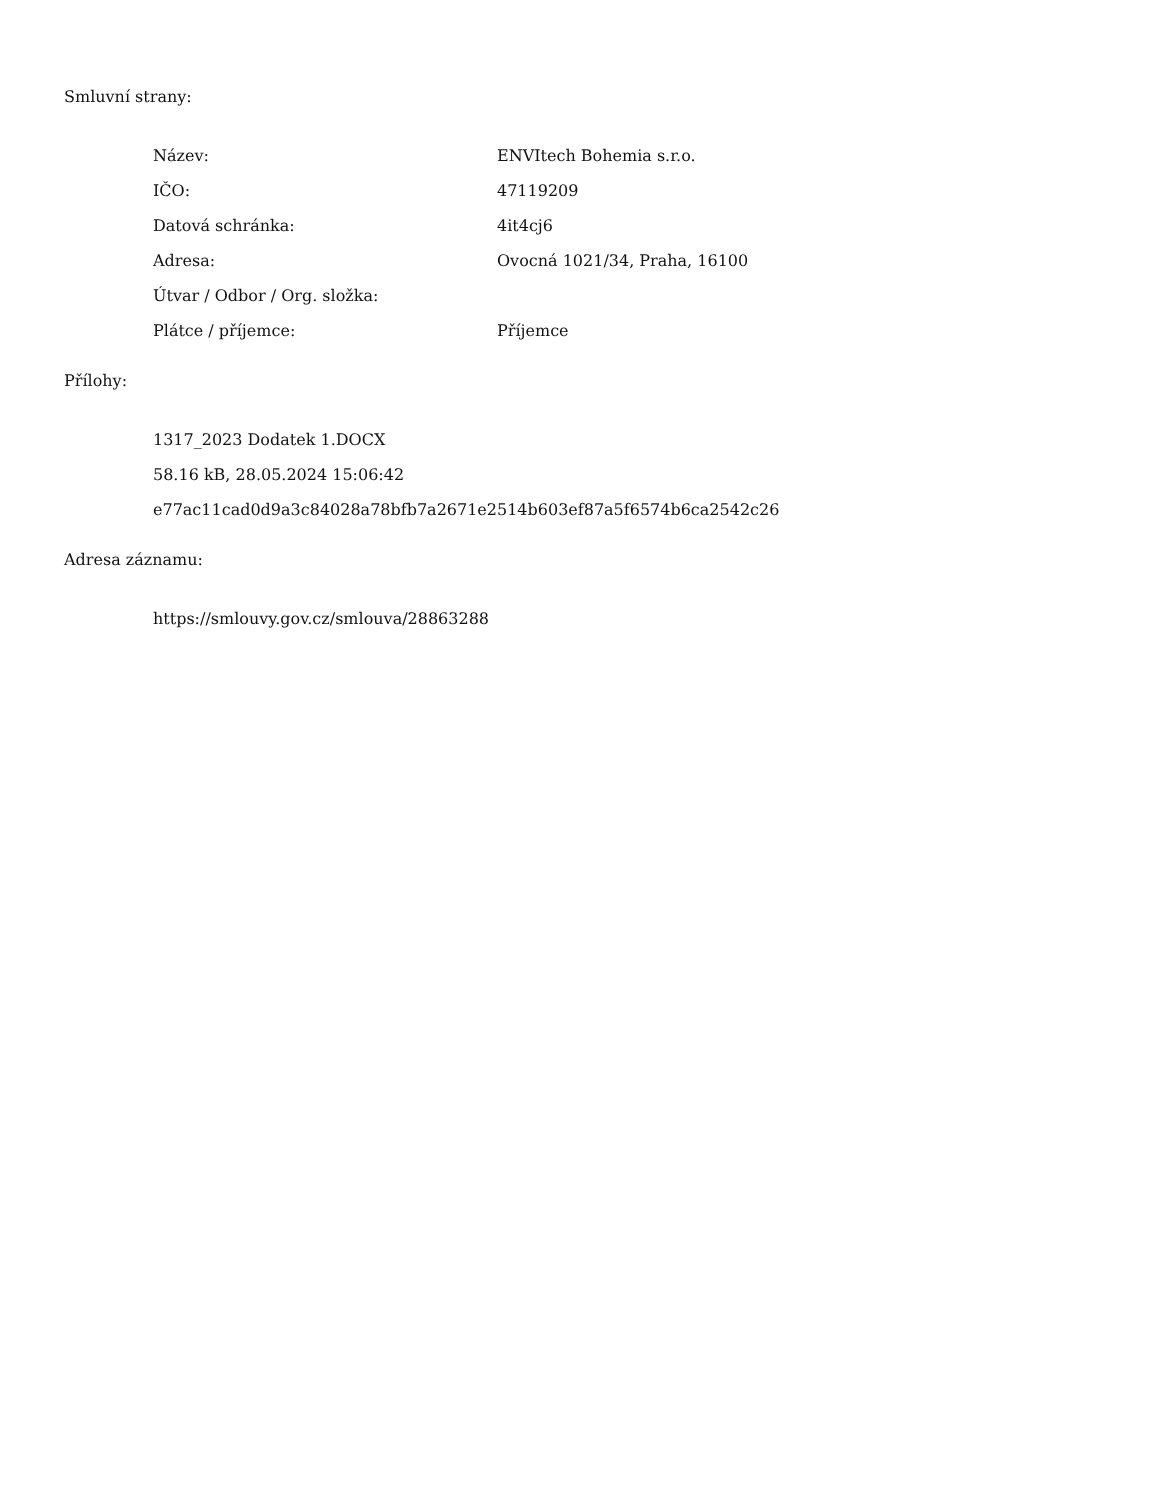Smluvní strany:
| Název: | ENVItech Bohemia s.r.o. |
| IČO: | 47119209 |
| Datová schránka: | 4it4cj6 |
| Adresa: | Ovocná 1021/34, Praha, 16100 |
| Útvar / Odbor / Org. složka: | |
| Plátce / příjemce: | Příjemce |
Přílohy:
1317_2023 Dodatek 1.DOCX
58.16 kB, 28.05.2024 15:06:42
e77ac11cad0d9a3c84028a78bfb7a2671e2514b603ef87a5f6574b6ca2542c26
Adresa záznamu:
https://smlouvy.gov.cz/smlouva/28863288